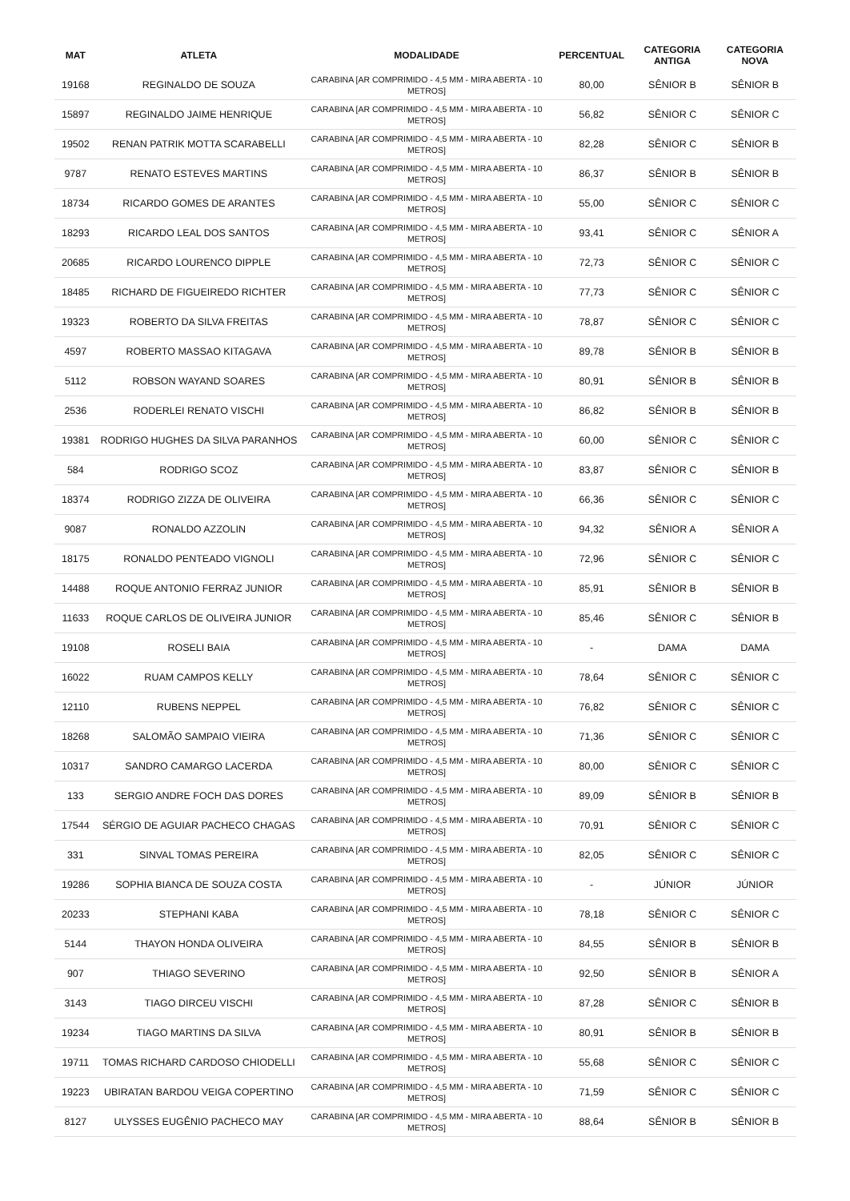| MAT | ATLETA | MODALIDADE | PERCENTUAL | CATEGORIA ANTIGA | CATEGORIA NOVA |
| --- | --- | --- | --- | --- | --- |
| 19168 | REGINALDO DE SOUZA | CARABINA [AR COMPRIMIDO - 4,5 MM - MIRA ABERTA - 10 METROS] | 80,00 | SÊNIOR B | SÊNIOR B |
| 15897 | REGINALDO JAIME HENRIQUE | CARABINA [AR COMPRIMIDO - 4,5 MM - MIRA ABERTA - 10 METROS] | 56,82 | SÊNIOR C | SÊNIOR C |
| 19502 | RENAN PATRIK MOTTA SCARABELLI | CARABINA [AR COMPRIMIDO - 4,5 MM - MIRA ABERTA - 10 METROS] | 82,28 | SÊNIOR C | SÊNIOR B |
| 9787 | RENATO ESTEVES MARTINS | CARABINA [AR COMPRIMIDO - 4,5 MM - MIRA ABERTA - 10 METROS] | 86,37 | SÊNIOR B | SÊNIOR B |
| 18734 | RICARDO GOMES DE ARANTES | CARABINA [AR COMPRIMIDO - 4,5 MM - MIRA ABERTA - 10 METROS] | 55,00 | SÊNIOR C | SÊNIOR C |
| 18293 | RICARDO LEAL DOS SANTOS | CARABINA [AR COMPRIMIDO - 4,5 MM - MIRA ABERTA - 10 METROS] | 93,41 | SÊNIOR C | SÊNIOR A |
| 20685 | RICARDO LOURENCO DIPPLE | CARABINA [AR COMPRIMIDO - 4,5 MM - MIRA ABERTA - 10 METROS] | 72,73 | SÊNIOR C | SÊNIOR C |
| 18485 | RICHARD DE FIGUEIREDO RICHTER | CARABINA [AR COMPRIMIDO - 4,5 MM - MIRA ABERTA - 10 METROS] | 77,73 | SÊNIOR C | SÊNIOR C |
| 19323 | ROBERTO DA SILVA FREITAS | CARABINA [AR COMPRIMIDO - 4,5 MM - MIRA ABERTA - 10 METROS] | 78,87 | SÊNIOR C | SÊNIOR C |
| 4597 | ROBERTO MASSAO KITAGAVA | CARABINA [AR COMPRIMIDO - 4,5 MM - MIRA ABERTA - 10 METROS] | 89,78 | SÊNIOR B | SÊNIOR B |
| 5112 | ROBSON WAYAND SOARES | CARABINA [AR COMPRIMIDO - 4,5 MM - MIRA ABERTA - 10 METROS] | 80,91 | SÊNIOR B | SÊNIOR B |
| 2536 | RODERLEI RENATO VISCHI | CARABINA [AR COMPRIMIDO - 4,5 MM - MIRA ABERTA - 10 METROS] | 86,82 | SÊNIOR B | SÊNIOR B |
| 19381 | RODRIGO HUGHES DA SILVA PARANHOS | CARABINA [AR COMPRIMIDO - 4,5 MM - MIRA ABERTA - 10 METROS] | 60,00 | SÊNIOR C | SÊNIOR C |
| 584 | RODRIGO SCOZ | CARABINA [AR COMPRIMIDO - 4,5 MM - MIRA ABERTA - 10 METROS] | 83,87 | SÊNIOR C | SÊNIOR B |
| 18374 | RODRIGO ZIZZA DE OLIVEIRA | CARABINA [AR COMPRIMIDO - 4,5 MM - MIRA ABERTA - 10 METROS] | 66,36 | SÊNIOR C | SÊNIOR C |
| 9087 | RONALDO AZZOLIN | CARABINA [AR COMPRIMIDO - 4,5 MM - MIRA ABERTA - 10 METROS] | 94,32 | SÊNIOR A | SÊNIOR A |
| 18175 | RONALDO PENTEADO VIGNOLI | CARABINA [AR COMPRIMIDO - 4,5 MM - MIRA ABERTA - 10 METROS] | 72,96 | SÊNIOR C | SÊNIOR C |
| 14488 | ROQUE ANTONIO FERRAZ JUNIOR | CARABINA [AR COMPRIMIDO - 4,5 MM - MIRA ABERTA - 10 METROS] | 85,91 | SÊNIOR B | SÊNIOR B |
| 11633 | ROQUE CARLOS DE OLIVEIRA JUNIOR | CARABINA [AR COMPRIMIDO - 4,5 MM - MIRA ABERTA - 10 METROS] | 85,46 | SÊNIOR C | SÊNIOR B |
| 19108 | ROSELI BAIA | CARABINA [AR COMPRIMIDO - 4,5 MM - MIRA ABERTA - 10 METROS] | - | DAMA | DAMA |
| 16022 | RUAM CAMPOS KELLY | CARABINA [AR COMPRIMIDO - 4,5 MM - MIRA ABERTA - 10 METROS] | 78,64 | SÊNIOR C | SÊNIOR C |
| 12110 | RUBENS NEPPEL | CARABINA [AR COMPRIMIDO - 4,5 MM - MIRA ABERTA - 10 METROS] | 76,82 | SÊNIOR C | SÊNIOR C |
| 18268 | SALOMÃO SAMPAIO VIEIRA | CARABINA [AR COMPRIMIDO - 4,5 MM - MIRA ABERTA - 10 METROS] | 71,36 | SÊNIOR C | SÊNIOR C |
| 10317 | SANDRO CAMARGO LACERDA | CARABINA [AR COMPRIMIDO - 4,5 MM - MIRA ABERTA - 10 METROS] | 80,00 | SÊNIOR C | SÊNIOR C |
| 133 | SERGIO ANDRE FOCH DAS DORES | CARABINA [AR COMPRIMIDO - 4,5 MM - MIRA ABERTA - 10 METROS] | 89,09 | SÊNIOR B | SÊNIOR B |
| 17544 | SÉRGIO DE AGUIAR PACHECO CHAGAS | CARABINA [AR COMPRIMIDO - 4,5 MM - MIRA ABERTA - 10 METROS] | 70,91 | SÊNIOR C | SÊNIOR C |
| 331 | SINVAL TOMAS PEREIRA | CARABINA [AR COMPRIMIDO - 4,5 MM - MIRA ABERTA - 10 METROS] | 82,05 | SÊNIOR C | SÊNIOR C |
| 19286 | SOPHIA BIANCA DE SOUZA COSTA | CARABINA [AR COMPRIMIDO - 4,5 MM - MIRA ABERTA - 10 METROS] | - | JÚNIOR | JÚNIOR |
| 20233 | STEPHANI KABA | CARABINA [AR COMPRIMIDO - 4,5 MM - MIRA ABERTA - 10 METROS] | 78,18 | SÊNIOR C | SÊNIOR C |
| 5144 | THAYON HONDA OLIVEIRA | CARABINA [AR COMPRIMIDO - 4,5 MM - MIRA ABERTA - 10 METROS] | 84,55 | SÊNIOR B | SÊNIOR B |
| 907 | THIAGO SEVERINO | CARABINA [AR COMPRIMIDO - 4,5 MM - MIRA ABERTA - 10 METROS] | 92,50 | SÊNIOR B | SÊNIOR A |
| 3143 | TIAGO DIRCEU VISCHI | CARABINA [AR COMPRIMIDO - 4,5 MM - MIRA ABERTA - 10 METROS] | 87,28 | SÊNIOR C | SÊNIOR B |
| 19234 | TIAGO MARTINS DA SILVA | CARABINA [AR COMPRIMIDO - 4,5 MM - MIRA ABERTA - 10 METROS] | 80,91 | SÊNIOR B | SÊNIOR B |
| 19711 | TOMAS RICHARD CARDOSO CHIODELLI | CARABINA [AR COMPRIMIDO - 4,5 MM - MIRA ABERTA - 10 METROS] | 55,68 | SÊNIOR C | SÊNIOR C |
| 19223 | UBIRATAN BARDOU VEIGA COPERTINO | CARABINA [AR COMPRIMIDO - 4,5 MM - MIRA ABERTA - 10 METROS] | 71,59 | SÊNIOR C | SÊNIOR C |
| 8127 | ULYSSES EUGÊNIO PACHECO MAY | CARABINA [AR COMPRIMIDO - 4,5 MM - MIRA ABERTA - 10 METROS] | 88,64 | SÊNIOR B | SÊNIOR B |